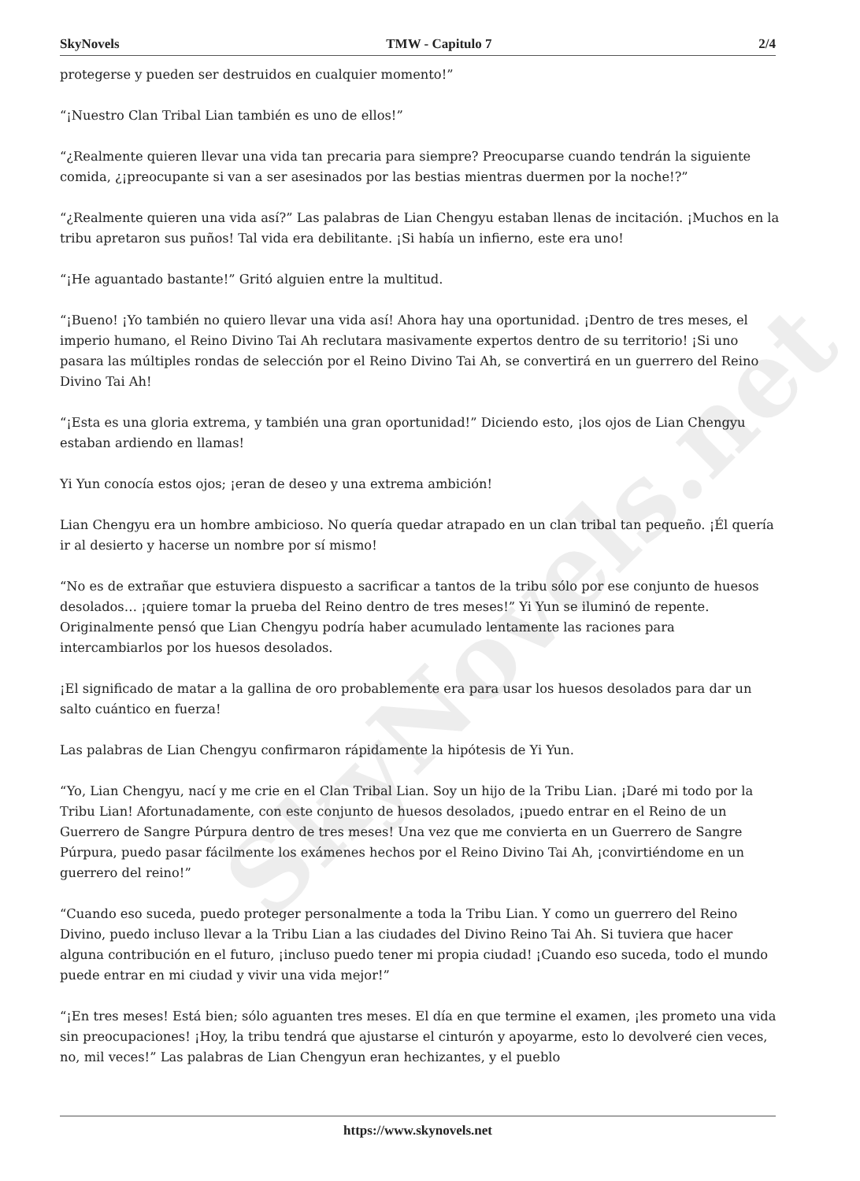SkyNovels.net
SkyNovels TMW - Capitulo 7 2/4
protegerse y pueden ser destruidos en cualquier momento!”
“¡Nuestro Clan Tribal Lian también es uno de ellos!”
“¿Realmente quieren llevar una vida tan precaria para siempre? Preocuparse cuando tendrán la siguiente comida, ¿¡preocupante si van a ser asesinados por las bestias mientras duermen por la noche!?”
“¿Realmente quieren una vida así?” Las palabras de Lian Chengyu estaban llenas de incitación. ¡Muchos en la tribu apretaron sus puños! Tal vida era debilitante. ¡Si había un infierno, este era uno!
“¡He aguantado bastante!” Gritó alguien entre la multitud.
“¡Bueno! ¡Yo también no quiero llevar una vida así! Ahora hay una oportunidad. ¡Dentro de tres meses, el imperio humano, el Reino Divino Tai Ah reclutara masivamente expertos dentro de su territorio! ¡Si uno pasara las múltiples rondas de selección por el Reino Divino Tai Ah, se convertirá en un guerrero del Reino Divino Tai Ah!
“¡Esta es una gloria extrema, y también una gran oportunidad!” Diciendo esto, ¡los ojos de Lian Chengyu estaban ardiendo en llamas!
Yi Yun conocía estos ojos; ¡eran de deseo y una extrema ambición!
Lian Chengyu era un hombre ambicioso. No quería quedar atrapado en un clan tribal tan pequeño. ¡Él quería ir al desierto y hacerse un nombre por sí mismo!
“No es de extrañar que estuviera dispuesto a sacrificar a tantos de la tribu sólo por ese conjunto de huesos desolados… ¡quiere tomar la prueba del Reino dentro de tres meses!” Yi Yun se iluminó de repente. Originalmente pensó que Lian Chengyu podría haber acumulado lentamente las raciones para intercambiarlos por los huesos desolados.
¡El significado de matar a la gallina de oro probablemente era para usar los huesos desolados para dar un salto cuántico en fuerza!
Las palabras de Lian Chengyu confirmaron rápidamente la hipótesis de Yi Yun.
“Yo, Lian Chengyu, nací y me crie en el Clan Tribal Lian. Soy un hijo de la Tribu Lian. ¡Daré mi todo por la Tribu Lian! Afortunadamente, con este conjunto de huesos desolados, ¡puedo entrar en el Reino de un Guerrero de Sangre Púrpura dentro de tres meses! Una vez que me convierta en un Guerrero de Sangre Púrpura, puedo pasar fácilmente los exámenes hechos por el Reino Divino Tai Ah, ¡convirtiéndome en un guerrero del reino!”
“Cuando eso suceda, puedo proteger personalmente a toda la Tribu Lian. Y como un guerrero del Reino Divino, puedo incluso llevar a la Tribu Lian a las ciudades del Divino Reino Tai Ah. Si tuviera que hacer alguna contribución en el futuro, ¡incluso puedo tener mi propia ciudad! ¡Cuando eso suceda, todo el mundo puede entrar en mi ciudad y vivir una vida mejor!”
“¡En tres meses! Está bien; sólo aguanten tres meses. El día en que termine el examen, ¡les prometo una vida sin preocupaciones! ¡Hoy, la tribu tendrá que ajustarse el cinturón y apoyarme, esto lo devolveré cien veces, no, mil veces!” Las palabras de Lian Chengyun eran hechizantes, y el pueblo
https://www.skynovels.net